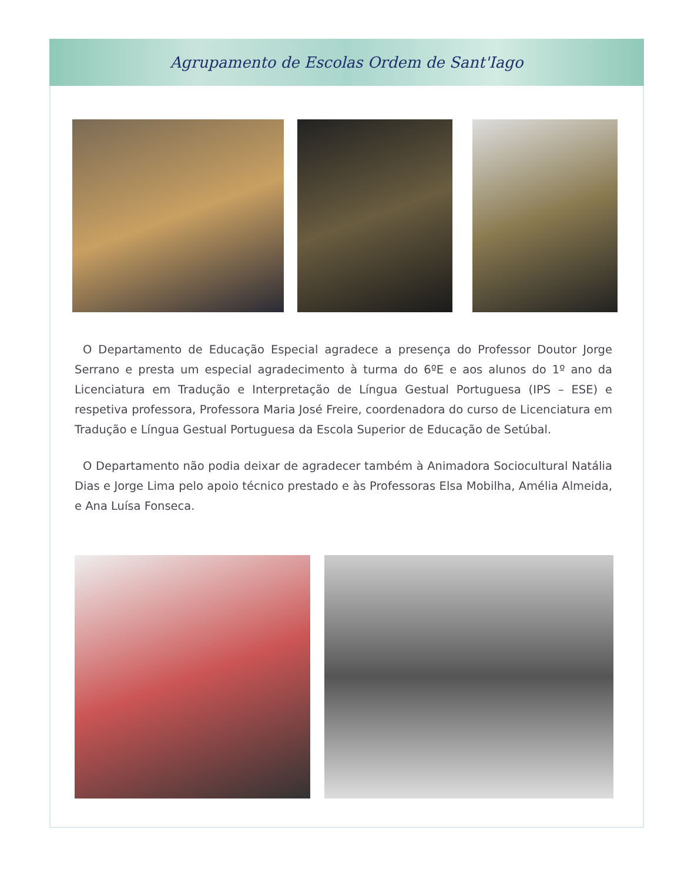Agrupamento de Escolas Ordem de Sant'Iago
O Departamento de Educação Especial agradece a presença do Professor Doutor Jorge Serrano e presta um especial agradecimento à turma do 6ºE e aos alunos do 1º ano da Licenciatura em Tradução e Interpretação de Língua Gestual Portuguesa (IPS – ESE) e respetiva professora, Professora Maria José Freire, coordenadora do curso de Licenciatura em Tradução e Língua Gestual Portuguesa da Escola Superior de Educação de Setúbal.
O Departamento não podia deixar de agradecer também à Animadora Sociocultural Natália Dias e Jorge Lima pelo apoio técnico prestado e às Professoras Elsa Mobilha, Amélia Almeida, e Ana Luísa Fonseca.